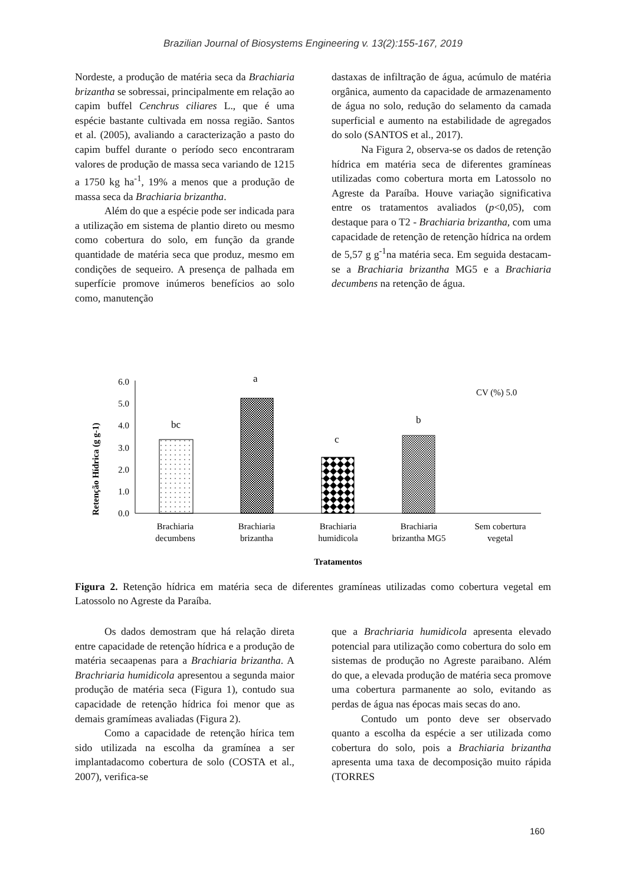Brazilian Journal of Biosystems Engineering v. 13(2):155-167, 2019
Nordeste, a produção de matéria seca da Brachiaria brizantha se sobressai, principalmente em relação ao capim buffel Cenchrus ciliares L., que é uma espécie bastante cultivada em nossa região. Santos et al. (2005), avaliando a caracterização a pasto do capim buffel durante o período seco encontraram valores de produção de massa seca variando de 1215 a 1750 kg ha<sup>-1</sup>, 19% a menos que a produção de massa seca da Brachiaria brizantha.
Além do que a espécie pode ser indicada para a utilização em sistema de plantio direto ou mesmo como cobertura do solo, em função da grande quantidade de matéria seca que produz, mesmo em condições de sequeiro. A presença de palhada em superfície promove inúmeros benefícios ao solo como, manutenção
dastaxas de infiltração de água, acúmulo de matéria orgânica, aumento da capacidade de armazenamento de água no solo, redução do selamento da camada superficial e aumento na estabilidade de agregados do solo (SANTOS et al., 2017).
Na Figura 2, observa-se os dados de retenção hídrica em matéria seca de diferentes gramíneas utilizadas como cobertura morta em Latossolo no Agreste da Paraíba. Houve variação significativa entre os tratamentos avaliados (p<0,05), com destaque para o T2 - Brachiaria brizantha, com uma capacidade de retenção de retenção hídrica na ordem de 5,57 g g<sup>-1</sup>na matéria seca. Em seguida destacam-se a Brachiaria brizantha MG5 e a Brachiaria decumbens na retenção de água.
Retenção Hídrica (g g-1)
0.0
1.0
2.0
3.0
4.0
5.0
6.0
bc
a
c
b
CV (%) 5.0
Brachiaria
decumbens
Brachiaria
brizantha
Brachiaria
humidicola
Brachiaria
brizantha MG5
Sem cobertura
vegetal
Tratamentos
Figura 2. Retenção hídrica em matéria seca de diferentes gramíneas utilizadas como cobertura vegetal em Latossolo no Agreste da Paraíba.
Os dados demostram que há relação direta entre capacidade de retenção hídrica e a produção de matéria secaapenas para a Brachiaria brizantha. A Brachriaria humidicola apresentou a segunda maior produção de matéria seca (Figura 1), contudo sua capacidade de retenção hídrica foi menor que as demais gramímeas avaliadas (Figura 2).
Como a capacidade de retenção hírica tem sido utilizada na escolha da gramínea a ser implantadacomo cobertura de solo (COSTA et al., 2007), verifica-se
que a Brachriaria humidicola apresenta elevado potencial para utilização como cobertura do solo em sistemas de produção no Agreste paraibano. Além do que, a elevada produção de matéria seca promove uma cobertura parmanente ao solo, evitando as perdas de água nas épocas mais secas do ano.
Contudo um ponto deve ser observado quanto a escolha da espécie a ser utilizada como cobertura do solo, pois a Brachiaria brizantha apresenta uma taxa de decomposição muito rápida (TORRES
160